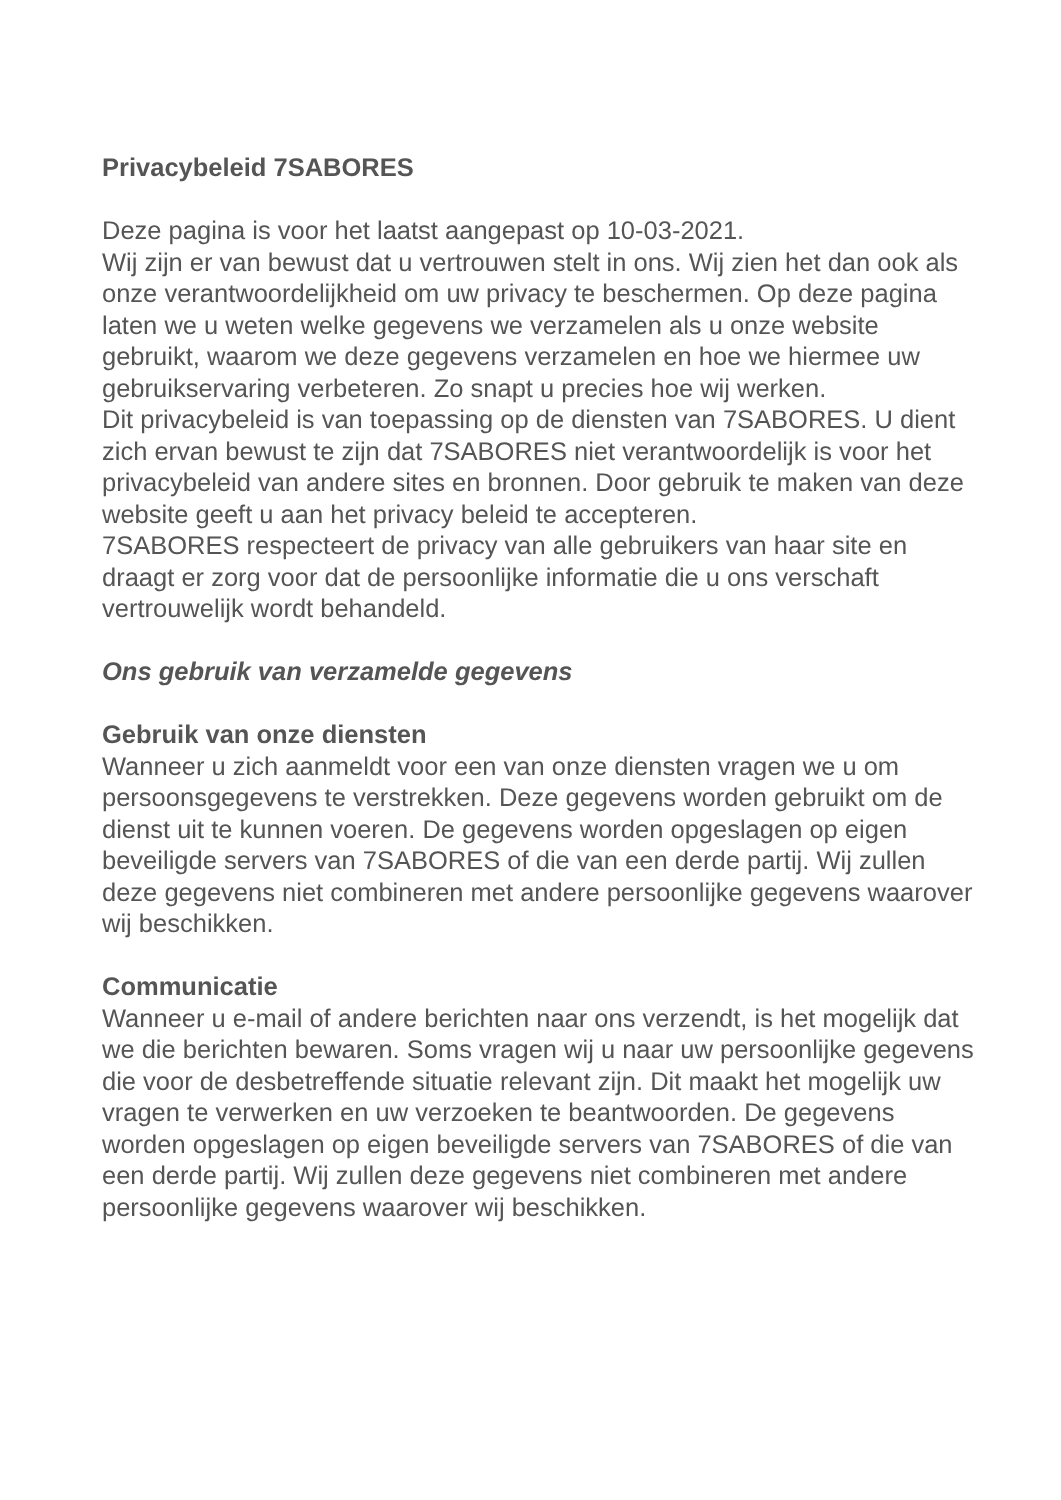Privacybeleid 7SABORES
Deze pagina is voor het laatst aangepast op 10-03-2021.
Wij zijn er van bewust dat u vertrouwen stelt in ons. Wij zien het dan ook als onze verantwoordelijkheid om uw privacy te beschermen. Op deze pagina laten we u weten welke gegevens we verzamelen als u onze website gebruikt, waarom we deze gegevens verzamelen en hoe we hiermee uw gebruikservaring verbeteren. Zo snapt u precies hoe wij werken.
Dit privacybeleid is van toepassing op de diensten van 7SABORES. U dient zich ervan bewust te zijn dat 7SABORES niet verantwoordelijk is voor het privacybeleid van andere sites en bronnen. Door gebruik te maken van deze website geeft u aan het privacy beleid te accepteren.
7SABORES respecteert de privacy van alle gebruikers van haar site en draagt er zorg voor dat de persoonlijke informatie die u ons verschaft vertrouwelijk wordt behandeld.
Ons gebruik van verzamelde gegevens
Gebruik van onze diensten
Wanneer u zich aanmeldt voor een van onze diensten vragen we u om persoonsgegevens te verstrekken. Deze gegevens worden gebruikt om de dienst uit te kunnen voeren. De gegevens worden opgeslagen op eigen beveiligde servers van 7SABORES of die van een derde partij. Wij zullen deze gegevens niet combineren met andere persoonlijke gegevens waarover wij beschikken.
Communicatie
Wanneer u e-mail of andere berichten naar ons verzendt, is het mogelijk dat we die berichten bewaren. Soms vragen wij u naar uw persoonlijke gegevens die voor de desbetreffende situatie relevant zijn. Dit maakt het mogelijk uw vragen te verwerken en uw verzoeken te beantwoorden. De gegevens worden opgeslagen op eigen beveiligde servers van 7SABORES of die van een derde partij. Wij zullen deze gegevens niet combineren met andere persoonlijke gegevens waarover wij beschikken.